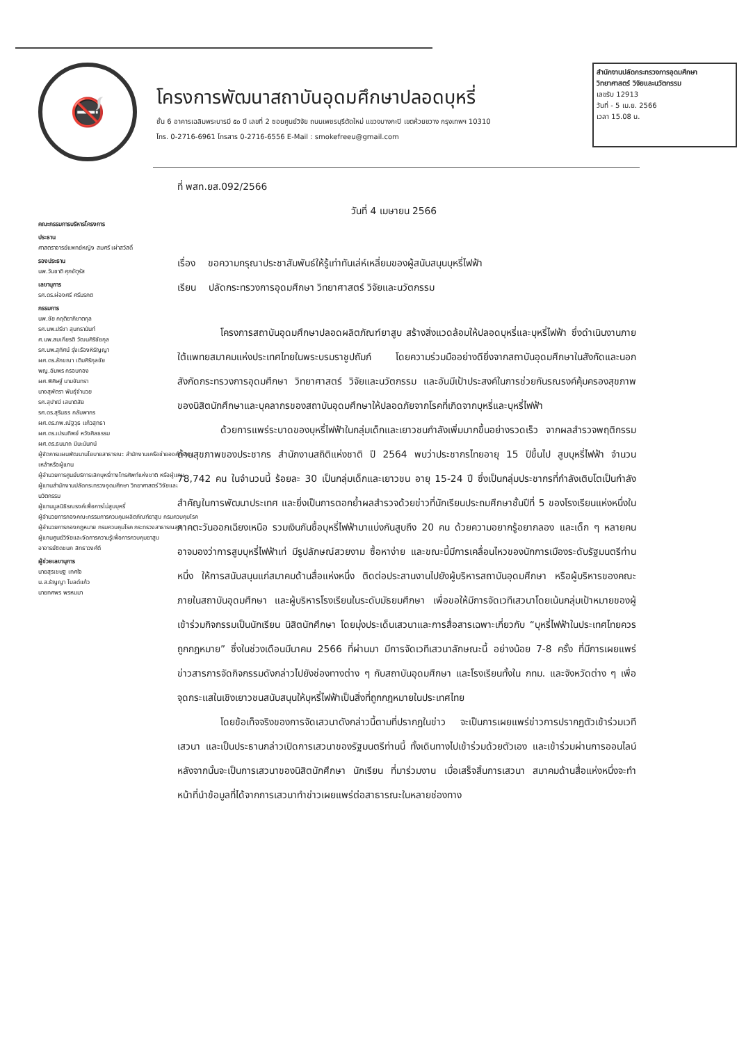🚭
โครงการพัฒนาสถาบันอุดมศึกษาปลอดบุหรี่
ชั้น 6 อาคารเฉลิมพระบารมี ๕๐ ปี เลขที่ 2 ซอยศูนย์วิจัย ถนนเพชรบุรีตัดใหม่ แขวงบางกะปิ เขตห้วยขวาง กรุงเทพฯ 10310
โทร. 0-2716-6961 โทรสาร 0-2716-6556 E-Mail : smokefreeu@gmail.com
สำนักงานปลัดกระทรวงการอุดมศึกษา วิทยาศาสตร์ วิจัยและนวัตกรรม
เลขรับ 12913
วันที่ - 5 เม.ย. 2566
เวลา 15.08 น.
คณะกรรมการบริหารโครงการ
ประธาน
ศาสตราจารย์แพทย์หญิง สมศรี เผ่าสวัสดิ์
รองประธาน
นพ.วันชาติ ศุภจัตุรัส
เลขานุการ
รศ.ดร.ผ่องศรี ศรีมรกต
กรรมการ
นพ.ชัย กฤติยาภิชาตกุล
รศ.นพ.ปรีชา สุนทรานันท์
ศ.นพ.สมเกียรติ วัฒนศิริชัยกุล
รศ.นพ.สุทัศน์ รุ่งเรืองหิรัญญา
ผศ.ดร.ลักขณา เติมศิริกุลชัย
พญ.อัมพร กรอบทอง
ผศ.พิศิษฐ์ นามจันทรา
นางสุพัตรา พันธุ์จำนวย
รศ.สุปาณี เสนาดิสัย
รศ.ดร.สุรินธร กลัมพากร
ผศ.ดร.ทพ.ณัฐวุธ แก้วสุทธา
ผศ.ดร.เปรมทิพย์ หวังศิลธรรม
ผศ.ดร.ธนนาถ มีนะนันทน์
ผู้จัดการแผนพัฒนานโยบายสาธารณะ สำนักงานเครือข่ายองค์กรงดเหล้าหรือผู้แทน
ผู้อำนวยการศูนย์บริการเลิกบุหรี่ทางโทรศัพท์แห่งชาติ หรือผู้แทน
ผู้แทนสำนักงานปลัดกระทรวงอุดมศึกษา วิทยาศาสตร์ วิจัยและนวัตกรรม
ผู้แทนมูลนิธิรณรงค์เพื่อการไม่สูบบุหรี่
ผู้อำนวยการกองคณะกรรมการควบคุมผลิตภัณฑ์ยาสูบ กรมควบคุมโรค
ผู้อำนวยการกองกฎหมาย กรมควบคุมโรค กระทรวงสาธารณสุข
ผู้แทนศูนย์วิจัยและจัดการความรู้เพื่อการควบคุมยาสูบ
อาจารย์ชิดชนก สิทธาวงศ์ดี
ผู้ช่วยเลขานุการ
นายสุรเชษฐ เทศใจ
น.ส.ธัญญา โบลด์แก้ว
นายทศพร พรหมมา
ที่ พสท.ยส.092/2566
วันที่ 4 เมษายน 2566
เรื่อง ขอความกรุณาประชาสัมพันธ์ให้รู้เท่าทันเล่ห์เหลี่ยมของผู้สนับสนุนบุหรี่ไฟฟ้า
เรียน ปลัดกระทรวงการอุดมศึกษา วิทยาศาสตร์ วิจัยและนวัตกรรม
โครงการสถาบันอุดมศึกษาปลอดผลิตภัณฑ์ยาสูบ สร้างสิ่งแวดล้อมให้ปลอดบุหรี่และบุหรี่ไฟฟ้า ซึ่งดำเนินงานภายใต้แพทยสมาคมแห่งประเทศไทยในพระบรมราชูปถัมภ์ โดยความร่วมมืออย่างดียิ่งจากสถาบันอุดมศึกษาในสังกัดและนอกสังกัดกระทรวงการอุดมศึกษา วิทยาศาสตร์ วิจัยและนวัตกรรม และอันมีเป้าประสงค์ในการช่วยกันรณรงค์คุ้มครองสุขภาพของนิสิตนักศึกษาและบุคลากรของสถาบันอุดมศึกษาให้ปลอดภัยจากโรคที่เกิดจากบุหรี่และบุหรี่ไฟฟ้า
ด้วยการแพร่ระบาดของบุหรี่ไฟฟ้าในกลุ่มเด็กและเยาวชนกำลังเพิ่มมากขึ้นอย่างรวดเร็ว จากผลสำรวจพฤติกรรมด้านสุขภาพของประชากร สำนักงานสถิติแห่งชาติ ปี 2564 พบว่าประชากรไทยอายุ 15 ปีขึ้นไป สูบบุหรี่ไฟฟ้า จำนวน 78,742 คน ในจำนวนนี้ ร้อยละ 30 เป็นกลุ่มเด็กและเยาวชน อายุ 15-24 ปี ซึ่งเป็นกลุ่มประชากรที่กำลังเติบโตเป็นกำลังสำคัญในการพัฒนาประเทศ และยิ่งเป็นการตอกย้ำผลสำรวจด้วยข่าวที่นักเรียนประถมศึกษาชั้นปีที่ 5 ของโรงเรียนแห่งหนึ่งในภาคตะวันออกเฉียงเหนือ รวมเงินกันซื้อบุหรี่ไฟฟ้ามาแบ่งกันสูบถึง 20 คน ด้วยความอยากรู้อยากลอง และเด็ก ๆ หลายคนอาจมองว่าการสูบบุหรี่ไฟฟ้าเท่ มีรูปลักษณ์สวยงาม ซื้อหาง่าย และขณะนี้มีการเคลื่อนไหวของนักการเมืองระดับรัฐมนตรีท่านหนึ่ง ให้การสนับสนุนแก่สมาคมด้านสื่อแห่งหนึ่ง ติดต่อประสานงานไปยังผู้บริหารสถาบันอุดมศึกษา หรือผู้บริหารของคณะภายในสถาบันอุดมศึกษา และผู้บริหารโรงเรียนในระดับมัธยมศึกษา เพื่อขอให้มีการจัดเวทีเสวนาโดยเน้นกลุ่มเป้าหมายของผู้เข้าร่วมกิจกรรมเป็นนักเรียน นิสิตนักศึกษา โดยมุ่งประเด็นเสวนาและการสื่อสารเฉพาะเกี่ยวกับ “บุหรี่ไฟฟ้าในประเทศไทยควรถูกกฎหมาย” ซึ่งในช่วงเดือนมีนาคม 2566 ที่ผ่านมา มีการจัดเวทีเสวนาลักษณะนี้ อย่างน้อย 7-8 ครั้ง ที่มีการเผยแพร่ข่าวสารการจัดกิจกรรมดังกล่าวไปยังช่องทางต่าง ๆ กับสถาบันอุดมศึกษา และโรงเรียนทั้งใน กทม. และจังหวัดต่าง ๆ เพื่อจุดกระแสในเชิงเยาวชนสนับสนุนให้บุหรี่ไฟฟ้าเป็นสิ่งที่ถูกกฎหมายในประเทศไทย
โดยข้อเท็จจริงของการจัดเสวนาดังกล่าวนี้ตามที่ปรากฏในข่าว จะเป็นการเผยแพร่ข่าวการปรากฏตัวเข้าร่วมเวทีเสวนา และเป็นประธานกล่าวเปิดการเสวนาของรัฐมนตรีท่านนี้ ทั้งเดินทางไปเข้าร่วมด้วยตัวเอง และเข้าร่วมผ่านการออนไลน์ หลังจากนั้นจะเป็นการเสวนาของนิสิตนักศึกษา นักเรียน ที่มาร่วมงาน เมื่อเสร็จสิ้นการเสวนา สมาคมด้านสื่อแห่งหนึ่งจะทำหน้าที่นำข้อมูลที่ได้จากการเสวนาทำข่าวเผยแพร่ต่อสาธารณะในหลายช่องทาง